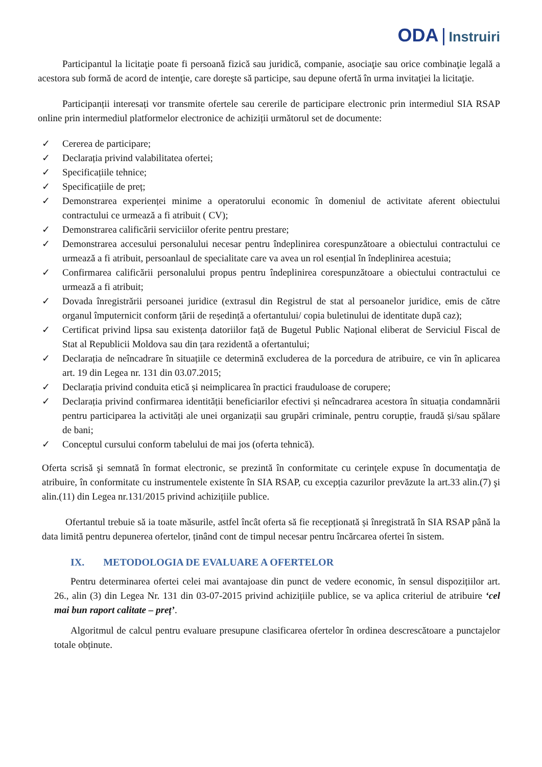ODA | Instruiri
Participantul la licitaţie poate fi persoană fizică sau juridică, companie, asociaţie sau orice combinaţie legală a acestora sub formă de acord de intenţie, care doreşte să participe, sau depune ofertă în urma invitaţiei la licitaţie.
Participanții interesați vor transmite ofertele sau cererile de participare electronic prin intermediul SIA RSAP online prin intermediul platformelor electronice de achiziții următorul set de documente:
✓ Cererea de participare;
✓ Declarația privind valabilitatea ofertei;
✓ Specificațiile tehnice;
✓ Specificațiile de preț;
✓ Demonstrarea experienței minime a operatorului economic în domeniul de activitate aferent obiectului contractului ce urmează a fi atribuit ( CV);
✓ Demonstrarea calificării serviciilor oferite pentru prestare;
✓ Demonstrarea accesului personalului necesar pentru îndeplinirea corespunzătoare a obiectului contractului ce urmează a fi atribuit, persoanlaul de specialitate care va avea un rol esențial în îndeplinirea acestuia;
✓ Confirmarea calificării personalului propus pentru îndeplinirea corespunzătoare a obiectului contractului ce urmează a fi atribuit;
✓ Dovada înregistrării persoanei juridice (extrasul din Registrul de stat al persoanelor juridice, emis de către organul împuternicit conform țării de reședință a ofertantului/ copia buletinului de identitate după caz);
✓ Certificat privind lipsa sau existența datoriilor față de Bugetul Public Național eliberat de Serviciul Fiscal de Stat al Republicii Moldova sau din țara rezidentă a ofertantului;
✓ Declarația de neîncadrare în situațiile ce determină excluderea de la porcedura de atribuire, ce vin în aplicarea art. 19 din Legea nr. 131 din 03.07.2015;
✓ Declarația privind conduita etică și neimplicarea în practici frauduloase de corupere;
✓ Declarația privind confirmarea identității beneficiarilor efectivi și neîncadrarea acestora în situația condamnării pentru participarea la activități ale unei organizații sau grupări criminale, pentru corupție, fraudă și/sau spălare de bani;
✓ Conceptul cursului conform tabelului de mai jos (oferta tehnică).
Oferta scrisă şi semnată în format electronic, se prezintă în conformitate cu cerinţele expuse în documentaţia de atribuire, în conformitate cu instrumentele existente în SIA RSAP, cu excepția cazurilor prevăzute la art.33 alin.(7) şi alin.(11) din Legea nr.131/2015 privind achizițiile publice.
Ofertantul trebuie să ia toate măsurile, astfel încât oferta să fie recepționată și înregistrată în SIA RSAP până la data limită pentru depunerea ofertelor, ținând cont de timpul necesar pentru încărcarea ofertei în sistem.
IX. METODOLOGIA DE EVALUARE A OFERTELOR
Pentru determinarea ofertei celei mai avantajoase din punct de vedere economic, în sensul dispozițiilor art. 26., alin (3) din Legea Nr. 131 din 03-07-2015 privind achizițiile publice, se va aplica criteriul de atribuire ‘cel mai bun raport calitate – preț’.
Algoritmul de calcul pentru evaluare presupune clasificarea ofertelor în ordinea descrescătoare a punctajelor totale obținute.